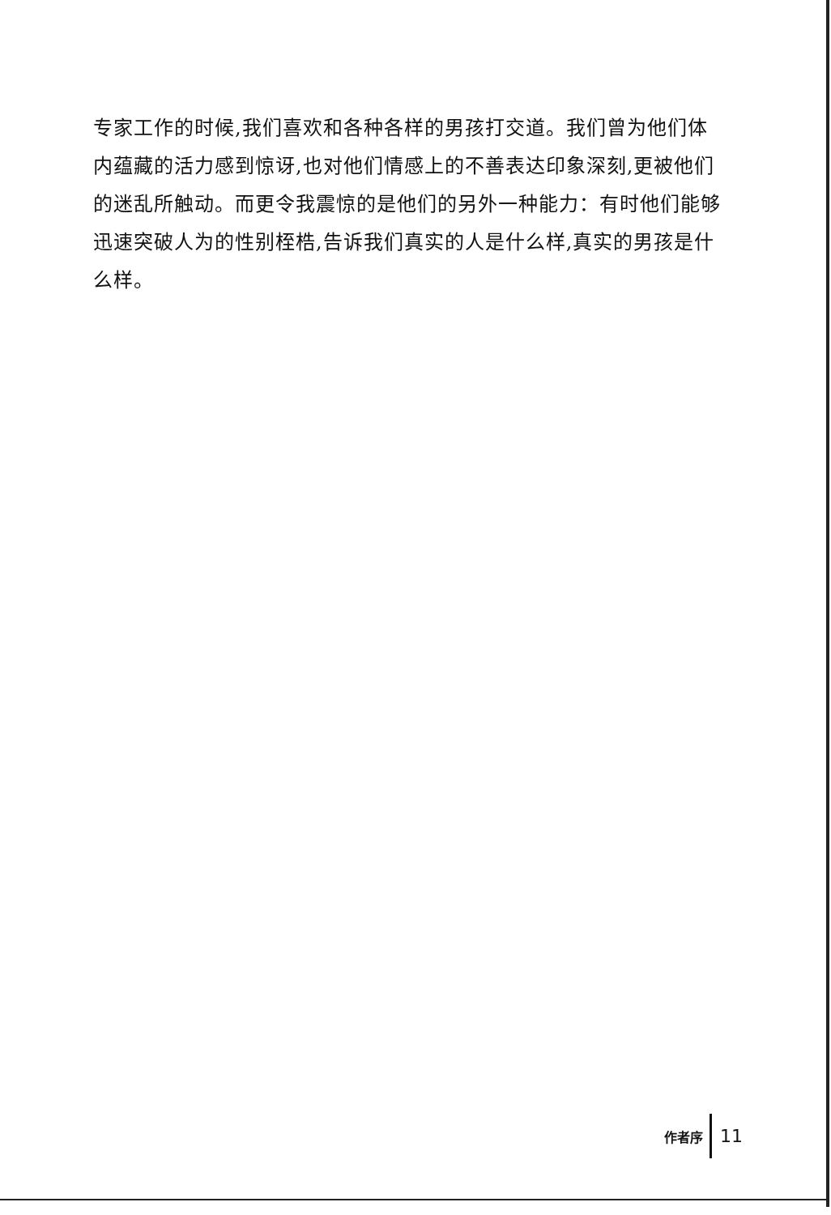专家工作的时候,我们喜欢和各种各样的男孩打交道。我们曾为他们体内蕴藏的活力感到惊讶,也对他们情感上的不善表达印象深刻,更被他们的迷乱所触动。而更令我震惊的是他们的另外一种能力：有时他们能够迅速突破人为的性别桎梏,告诉我们真实的人是什么样,真实的男孩是什么样。
作者序 11